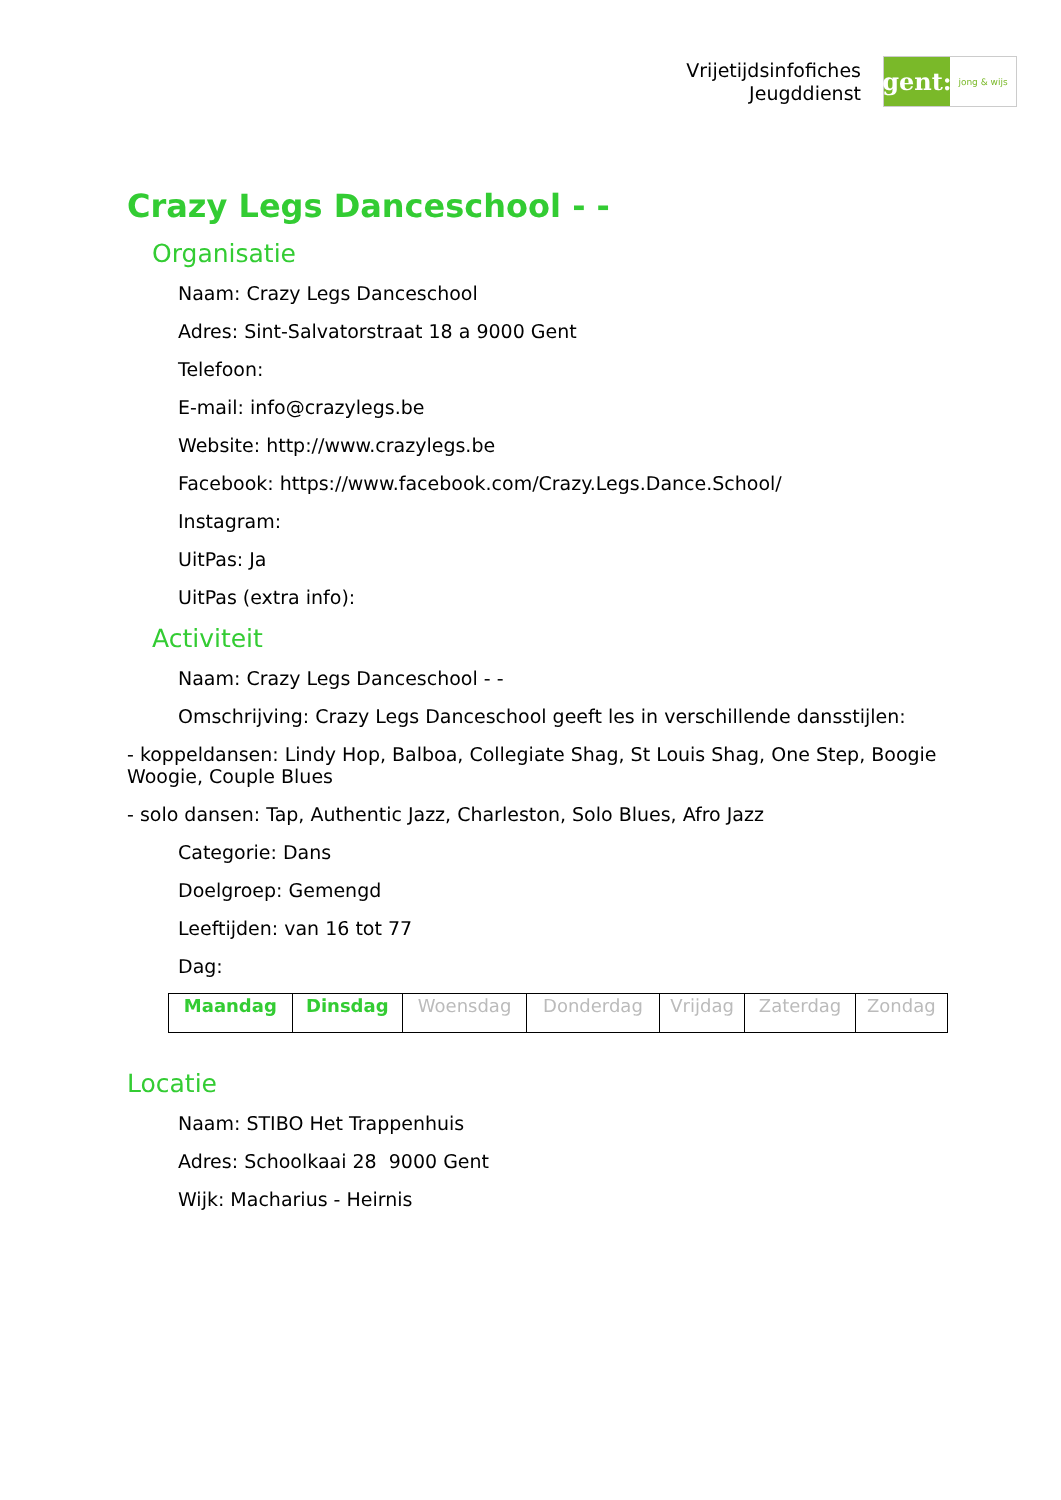Vrijetijdsinfofiches
Jeugddienst
gent:
jong & wijs
Crazy Legs Danceschool - -
Organisatie
Naam: Crazy Legs Danceschool
Adres: Sint-Salvatorstraat 18 a 9000 Gent
Telefoon:
E-mail: info@crazylegs.be
Website: http://www.crazylegs.be
Facebook: https://www.facebook.com/Crazy.Legs.Dance.School/
Instagram:
UitPas: Ja
UitPas (extra info):
Activiteit
Naam: Crazy Legs Danceschool - -
Omschrijving: Crazy Legs Danceschool geeft les in verschillende dansstijlen:
- koppeldansen: Lindy Hop, Balboa, Collegiate Shag, St Louis Shag, One Step, Boogie Woogie, Couple Blues
- solo dansen: Tap, Authentic Jazz, Charleston, Solo Blues, Afro Jazz
Categorie: Dans
Doelgroep: Gemengd
Leeftijden: van 16 tot 77
Dag:
| Maandag | Dinsdag | Woensdag | Donderdag | Vrijdag | Zaterdag | Zondag |
Locatie
Naam: STIBO Het Trappenhuis
Adres: Schoolkaai 28 9000 Gent
Wijk: Macharius - Heirnis